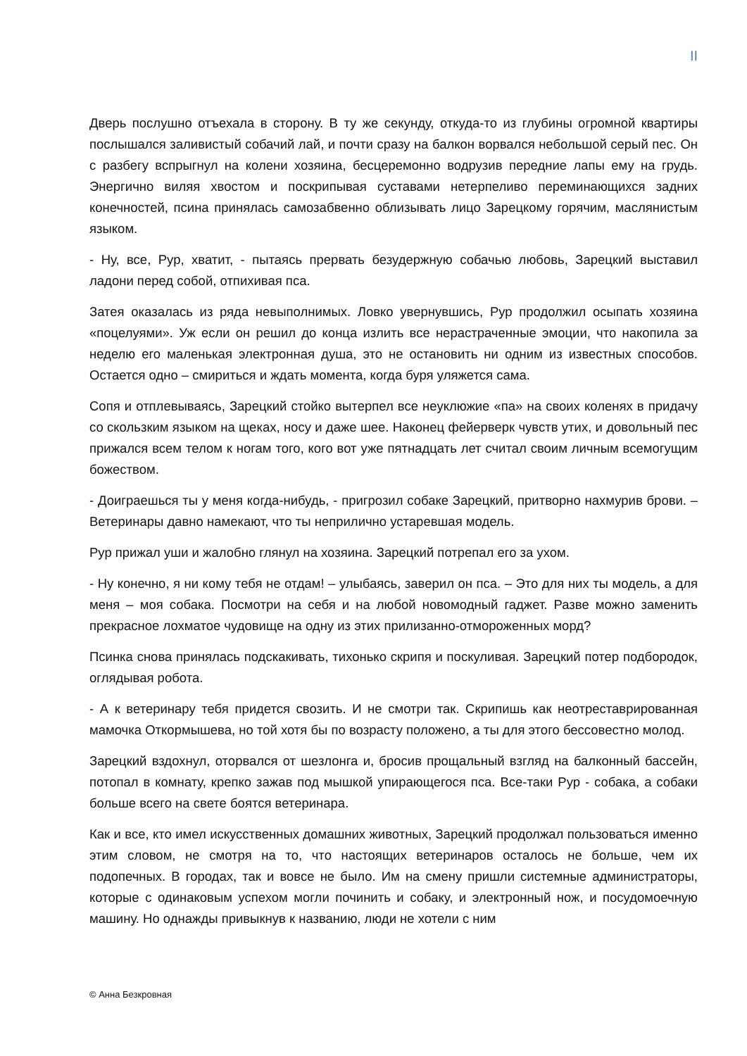II
Дверь послушно отъехала в сторону. В ту же секунду, откуда-то из глубины огромной квартиры послышался заливистый собачий лай, и почти сразу на балкон ворвался небольшой серый пес. Он с разбегу вспрыгнул на колени хозяина, бесцеремонно водрузив передние лапы ему на грудь. Энергично виляя хвостом и поскрипывая суставами нетерпеливо переминающихся задних конечностей, псина принялась самозабвенно облизывать лицо Зарецкому горячим, маслянистым языком.
- Ну, все, Рур, хватит, - пытаясь прервать безудержную собачью любовь, Зарецкий выставил ладони перед собой, отпихивая пса.
Затея оказалась из ряда невыполнимых. Ловко увернувшись, Рур продолжил осыпать хозяина «поцелуями». Уж если он решил до конца излить все нерастраченные эмоции, что накопила за неделю его маленькая электронная душа, это не остановить ни одним из известных способов. Остается одно – смириться и ждать момента, когда буря уляжется сама.
Сопя и отплевываясь, Зарецкий стойко вытерпел все неуклюжие «па» на своих коленях в придачу со скользким языком на щеках, носу и даже шее. Наконец фейерверк чувств утих, и довольный пес прижался всем телом к ногам того, кого вот уже пятнадцать лет считал своим личным всемогущим божеством.
- Доиграешься ты у меня когда-нибудь, - пригрозил собаке Зарецкий, притворно нахмурив брови. – Ветеринары давно намекают, что ты неприлично устаревшая модель.
Рур прижал уши и жалобно глянул на хозяина. Зарецкий потрепал его за ухом.
- Ну конечно, я ни кому тебя не отдам! – улыбаясь, заверил он пса. – Это для них ты модель, а для меня – моя собака. Посмотри на себя и на любой новомодный гаджет. Разве можно заменить прекрасное лохматое чудовище на одну из этих прилизанно-отмороженных морд?
Псинка снова принялась подскакивать, тихонько скрипя и поскуливая. Зарецкий потер подбородок, оглядывая робота.
- А к ветеринару тебя придется свозить. И не смотри так. Скрипишь как неотреставрированная мамочка Откормышева, но той хотя бы по возрасту положено, а ты для этого бессовестно молод.
Зарецкий вздохнул, оторвался от шезлонга и, бросив прощальный взгляд на балконный бассейн, потопал в комнату, крепко зажав под мышкой упирающегося пса. Все-таки Рур - собака, а собаки больше всего на свете боятся ветеринара.
Как и все, кто имел искусственных домашних животных, Зарецкий продолжал пользоваться именно этим словом, не смотря на то, что настоящих ветеринаров осталось не больше, чем их подопечных. В городах, так и вовсе не было. Им на смену пришли системные администраторы, которые с одинаковым успехом могли починить и собаку, и электронный нож, и посудомоечную машину. Но однажды привыкнув к названию, люди не хотели с ним
© Анна Безкровная